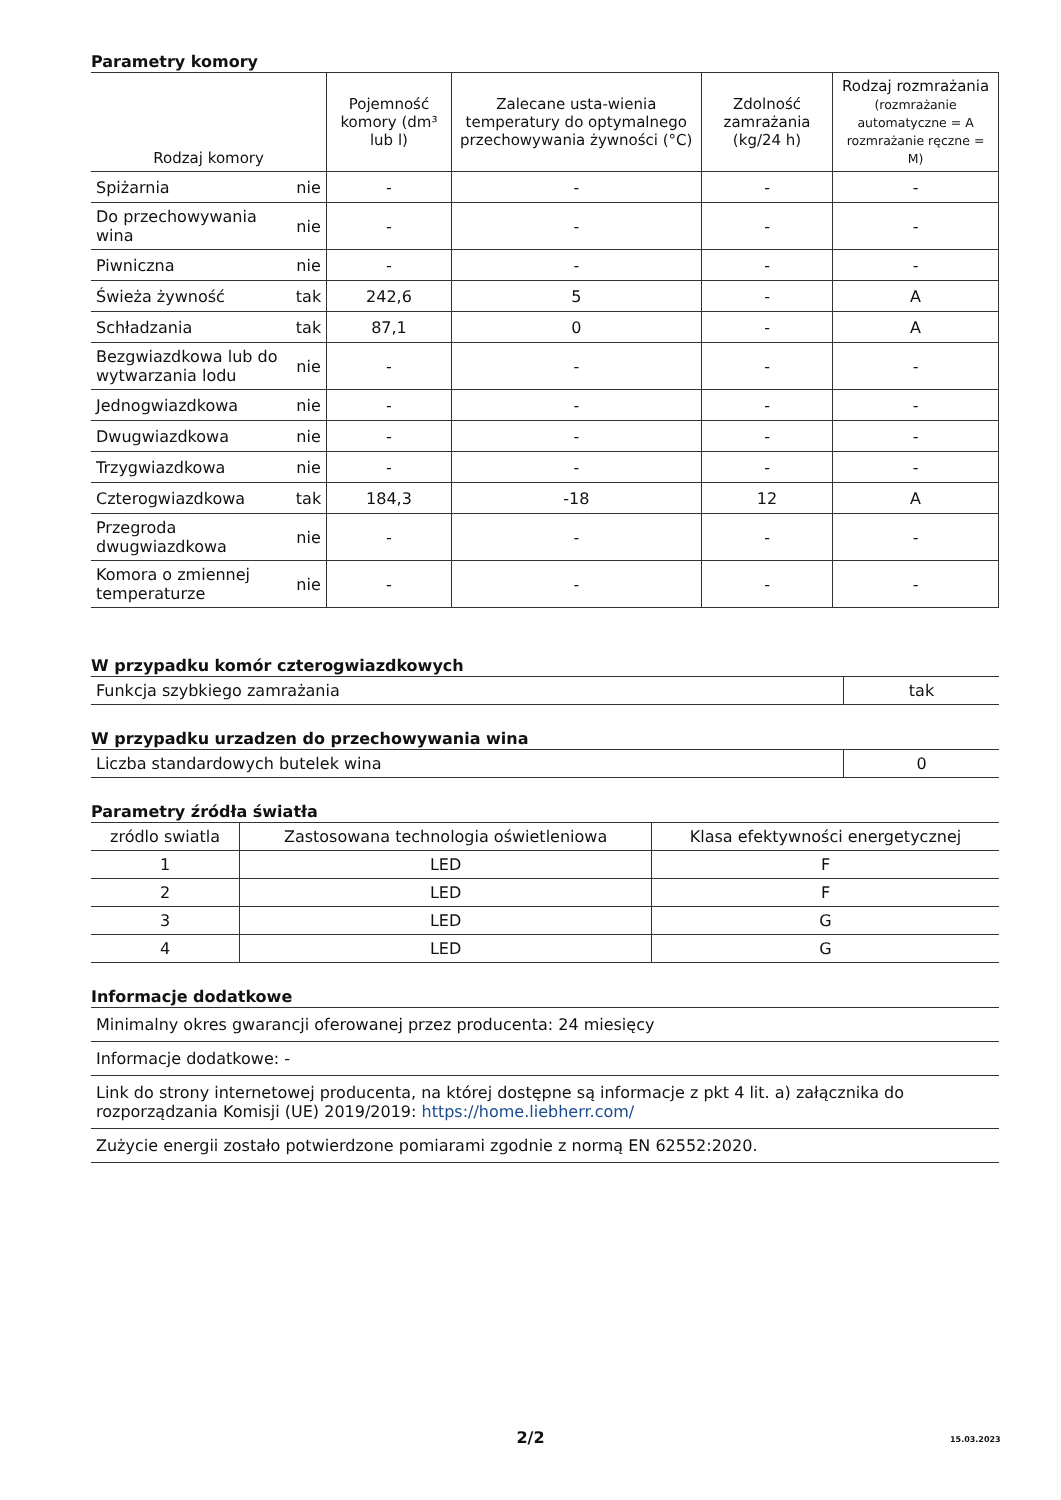Parametry komory
| Rodzaj komory | | Pojemność komory (dm³ lub l) | Zalecane usta-wienia temperatury do optymalnego przechowywania żywności (°C) | Zdolność zamrażania (kg/24 h) | Rodzaj rozmrażania (rozmrażanie automatyczne = A rozmrażanie ręczne = M) |
| --- | --- | --- | --- | --- | --- |
| Spiżarnia | nie | - | - | - | - |
| Do przechowywania wina | nie | - | - | - | - |
| Piwniczna | nie | - | - | - | - |
| Świeża żywność | tak | 242,6 | 5 | - | A |
| Schładzania | tak | 87,1 | 0 | - | A |
| Bezgwiazdkowa lub do wytwarzania lodu | nie | - | - | - | - |
| Jednogwiazdkowa | nie | - | - | - | - |
| Dwugwiazdkowa | nie | - | - | - | - |
| Trzygwiazdkowa | nie | - | - | - | - |
| Czterogwiazdkowa | tak | 184,3 | -18 | 12 | A |
| Przegroda dwugwiazdkowa | nie | - | - | - | - |
| Komora o zmiennej temperaturze | nie | - | - | - | - |
W przypadku komór czterogwiazdkowych
| Funkcja szybkiego zamrażania | tak |
W przypadku urzadzen do przechowywania wina
| Liczba standardowych butelek wina | 0 |
Parametry źródła światła
| zródlo swiatla | Zastosowana technologia oświetleniowa | Klasa efektywności energetycznej |
| 1 | LED | F |
| 2 | LED | F |
| 3 | LED | G |
| 4 | LED | G |
Informacje dodatkowe
| Minimalny okres gwarancji oferowanej przez producenta: 24 miesięcy |
| Informacje dodatkowe: - |
| Link do strony internetowej producenta, na której dostępne są informacje z pkt 4 lit. a) załącznika do rozporządzania Komisji (UE) 2019/2019: https://home.liebherr.com/ |
| Zużycie energii zostało potwierdzone pomiarami zgodnie z normą EN 62552:2020. |
2/2 15.03.2023